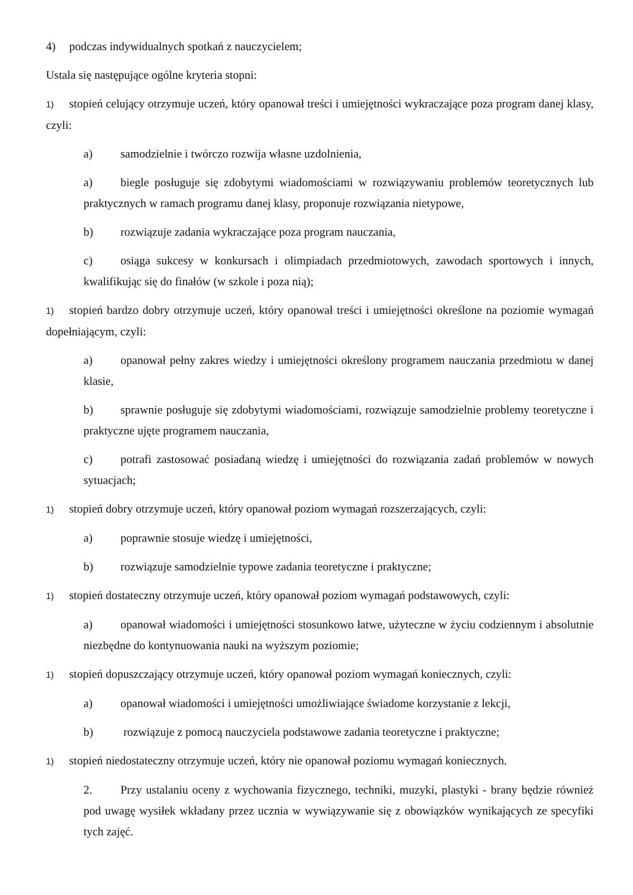4) podczas indywidualnych spotkań z nauczycielem;
Ustala się następujące ogólne kryteria stopni:
1) stopień celujący otrzymuje uczeń, który opanował treści i umiejętności wykraczające poza program danej klasy, czyli:
a) samodzielnie i twórczo rozwija własne uzdolnienia,
a) biegle posługuje się zdobytymi wiadomościami w rozwiązywaniu problemów teoretycznych lub praktycznych w ramach programu danej klasy, proponuje rozwiązania nietypowe,
b) rozwiązuje zadania wykraczające poza program nauczania,
c) osiąga sukcesy w konkursach i olimpiadach przedmiotowych, zawodach sportowych i innych, kwalifikując się do finałów (w szkole i poza nią);
1) stopień bardzo dobry otrzymuje uczeń, który opanował treści i umiejętności określone na poziomie wymagań dopełniającym, czyli:
a) opanował pełny zakres wiedzy i umiejętności określony programem nauczania przedmiotu w danej klasie,
b) sprawnie posługuje się zdobytymi wiadomościami, rozwiązuje samodzielnie problemy teoretyczne i praktyczne ujęte programem nauczania,
c) potrafi zastosować posiadaną wiedzę i umiejętności do rozwiązania zadań problemów w nowych sytuacjach;
1) stopień dobry otrzymuje uczeń, który opanował poziom wymagań rozszerzających, czyli:
a) poprawnie stosuje wiedzę i umiejętności,
b) rozwiązuje samodzielnie typowe zadania teoretyczne i praktyczne;
1) stopień dostateczny otrzymuje uczeń, który opanował poziom wymagań podstawowych, czyli:
a) opanował wiadomości i umiejętności stosunkowo łatwe, użyteczne w życiu codziennym i absolutnie niezbędne do kontynuowania nauki na wyższym poziomie;
1) stopień dopuszczający otrzymuje uczeń, który opanował poziom wymagań koniecznych, czyli:
a) opanował wiadomości i umiejętności umożliwiające świadome korzystanie z lekcji,
b) rozwiązuje z pomocą nauczyciela podstawowe zadania teoretyczne i praktyczne;
1) stopień niedostateczny otrzymuje uczeń, który nie opanował poziomu wymagań koniecznych.
2. Przy ustalaniu oceny z wychowania fizycznego, techniki, muzyki, plastyki - brany będzie również pod uwagę wysiłek wkładany przez ucznia w wywiązywanie się z obowiązków wynikających ze specyfiki tych zajęć.